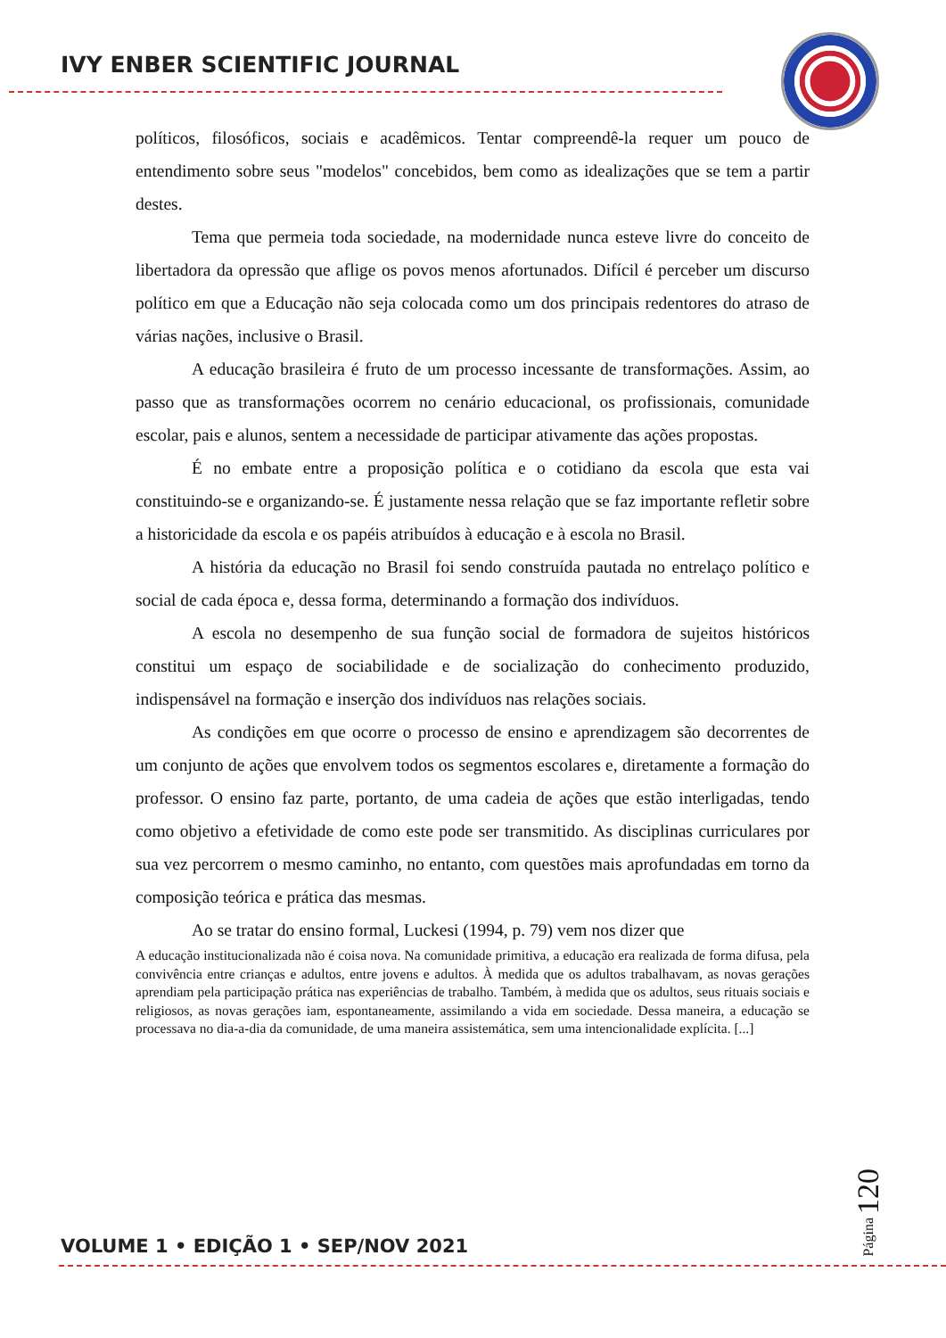IVY ENBER SCIENTIFIC JOURNAL
políticos, filosóficos, sociais e acadêmicos. Tentar compreendê-la requer um pouco de entendimento sobre seus "modelos" concebidos, bem como as idealizações que se tem a partir destes.
Tema que permeia toda sociedade, na modernidade nunca esteve livre do conceito de libertadora da opressão que aflige os povos menos afortunados. Difícil é perceber um discurso político em que a Educação não seja colocada como um dos principais redentores do atraso de várias nações, inclusive o Brasil.
A educação brasileira é fruto de um processo incessante de transformações. Assim, ao passo que as transformações ocorrem no cenário educacional, os profissionais, comunidade escolar, pais e alunos, sentem a necessidade de participar ativamente das ações propostas.
É no embate entre a proposição política e o cotidiano da escola que esta vai constituindo-se e organizando-se. É justamente nessa relação que se faz importante refletir sobre a historicidade da escola e os papéis atribuídos à educação e à escola no Brasil.
A história da educação no Brasil foi sendo construída pautada no entrelaço político e social de cada época e, dessa forma, determinando a formação dos indivíduos.
A escola no desempenho de sua função social de formadora de sujeitos históricos constitui um espaço de sociabilidade e de socialização do conhecimento produzido, indispensável na formação e inserção dos indivíduos nas relações sociais.
As condições em que ocorre o processo de ensino e aprendizagem são decorrentes de um conjunto de ações que envolvem todos os segmentos escolares e, diretamente a formação do professor. O ensino faz parte, portanto, de uma cadeia de ações que estão interligadas, tendo como objetivo a efetividade de como este pode ser transmitido. As disciplinas curriculares por sua vez percorrem o mesmo caminho, no entanto, com questões mais aprofundadas em torno da composição teórica e prática das mesmas.
Ao se tratar do ensino formal, Luckesi (1994, p. 79) vem nos dizer que
A educação institucionalizada não é coisa nova. Na comunidade primitiva, a educação era realizada de forma difusa, pela convivência entre crianças e adultos, entre jovens e adultos. À medida que os adultos trabalhavam, as novas gerações aprendiam pela participação prática nas experiências de trabalho. Também, à medida que os adultos, seus rituais sociais e religiosos, as novas gerações iam, espontaneamente, assimilando a vida em sociedade. Dessa maneira, a educação se processava no dia-a-dia da comunidade, de uma maneira assistemática, sem uma intencionalidade explícita. [...]
Página 120
VOLUME 1 • EDIÇÃO 1 • SEP/NOV 2021